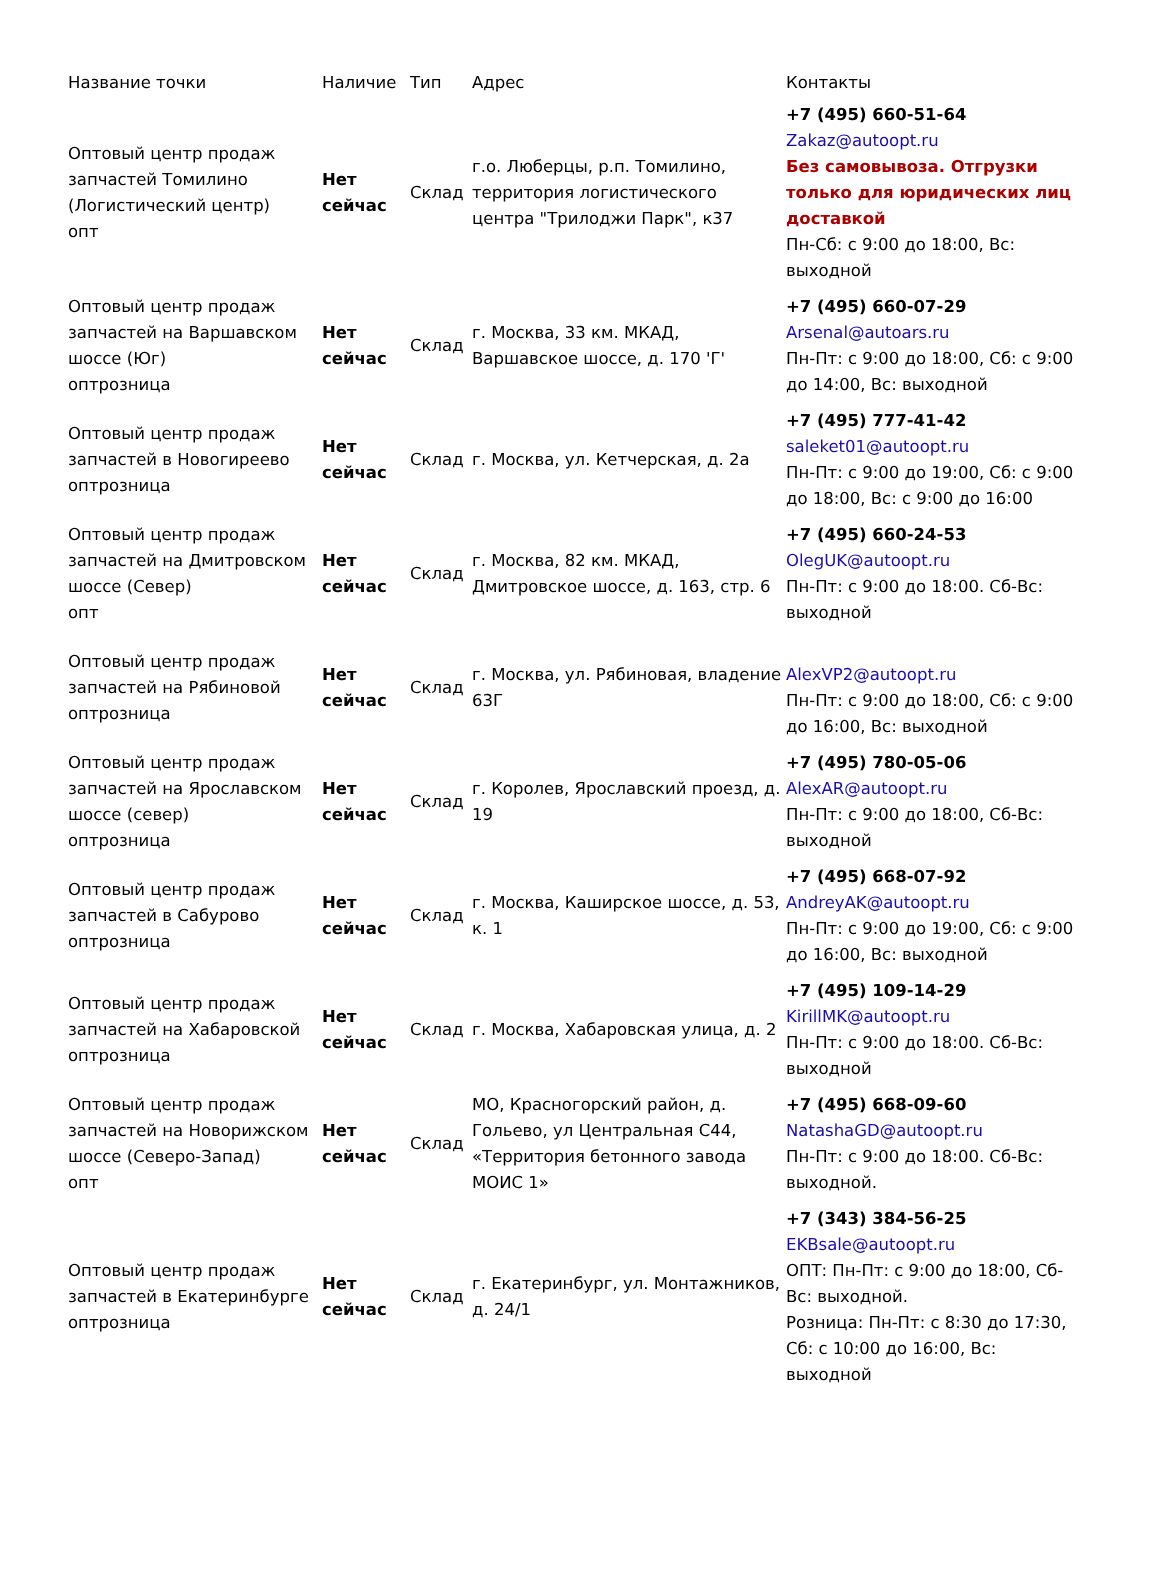| Название точки | Наличие | Тип | Адрес | Контакты |
| --- | --- | --- | --- | --- |
| Оптовый центр продаж запчастей Томилино (Логистический центр) опт | Нет сейчас | Склад | г.о. Люберцы, р.п. Томилино, территория логистического центра "Трилоджи Парк", к37 | +7 (495) 660-51-64 Zakaz@autoopt.ru Без самовывоза. Отгрузки только для юридических лиц доставкой Пн-Сб: с 9:00 до 18:00, Вс: выходной |
| Оптовый центр продаж запчастей на Варшавском шоссе (Юг) оптрозница | Нет сейчас | Склад | г. Москва, 33 км. МКАД, Варшавское шоссе, д. 170 'Г' | +7 (495) 660-07-29 Arsenal@autoars.ru Пн-Пт: с 9:00 до 18:00, Сб: с 9:00 до 14:00, Вс: выходной |
| Оптовый центр продаж запчастей в Новогиреево оптрозница | Нет сейчас | Склад | г. Москва, ул. Кетчерская, д. 2а | +7 (495) 777-41-42 saleket01@autoopt.ru Пн-Пт: с 9:00 до 19:00, Сб: с 9:00 до 18:00, Вс: с 9:00 до 16:00 |
| Оптовый центр продаж запчастей на Дмитровском шоссе (Север) опт | Нет сейчас | Склад | г. Москва, 82 км. МКАД, Дмитровское шоссе, д. 163, стр. 6 | +7 (495) 660-24-53 OlegUK@autoopt.ru Пн-Пт: с 9:00 до 18:00. Сб-Вс: выходной |
| Оптовый центр продаж запчастей на Рябиновой оптрозница | Нет сейчас | Склад | г. Москва, ул. Рябиновая, владение 63Г | AlexVP2@autoopt.ru Пн-Пт: с 9:00 до 18:00, Сб: с 9:00 до 16:00, Вс: выходной |
| Оптовый центр продаж запчастей на Ярославском шоссе (север) оптрозница | Нет сейчас | Склад | г. Королев, Ярославский проезд, д. 19 | +7 (495) 780-05-06 AlexAR@autoopt.ru Пн-Пт: с 9:00 до 18:00, Сб-Вс: выходной |
| Оптовый центр продаж запчастей в Сабурово оптрозница | Нет сейчас | Склад | г. Москва, Каширское шоссе, д. 53, к. 1 | +7 (495) 668-07-92 AndreyAK@autoopt.ru Пн-Пт: с 9:00 до 19:00, Сб: с 9:00 до 16:00, Вс: выходной |
| Оптовый центр продаж запчастей на Хабаровской оптрозница | Нет сейчас | Склад | г. Москва, Хабаровская улица, д. 2 | +7 (495) 109-14-29 KirillMK@autoopt.ru Пн-Пт: с 9:00 до 18:00. Сб-Вс: выходной |
| Оптовый центр продаж запчастей на Новорижском шоссе (Северо-Запад) опт | Нет сейчас | Склад | МО, Красногорский район, д. Гольево, ул Центральная С44, «Территория бетонного завода МОИС 1» | +7 (495) 668-09-60 NatashaGD@autoopt.ru Пн-Пт: с 9:00 до 18:00. Сб-Вс: выходной. |
| Оптовый центр продаж запчастей в Екатеринбурге оптрозница | Нет сейчас | Склад | г. Екатеринбург, ул. Монтажников, д. 24/1 | +7 (343) 384-56-25 EKBsale@autoopt.ru ОПТ: Пн-Пт: с 9:00 до 18:00, Сб-Вс: выходной. Розница: Пн-Пт: с 8:30 до 17:30, Сб: с 10:00 до 16:00, Вс: выходной |